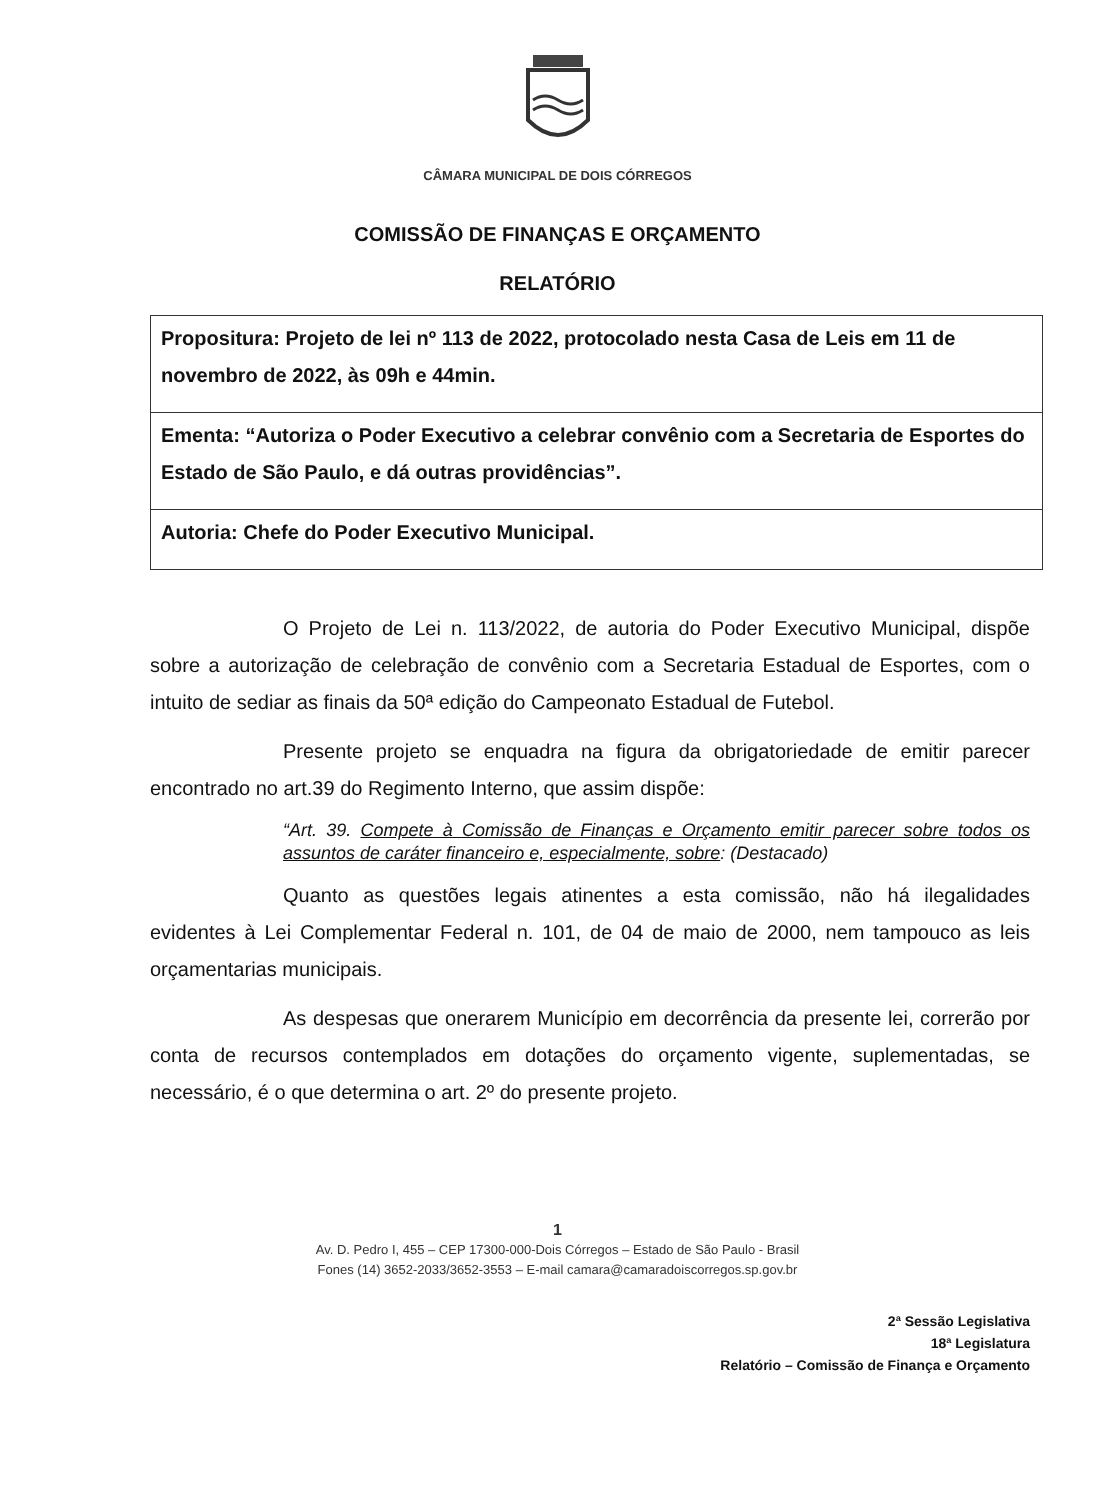CÂMARA MUNICIPAL DE DOIS CÓRREGOS
COMISSÃO DE FINANÇAS E ORÇAMENTO
RELATÓRIO
| Propositura: Projeto de lei nº 113 de 2022, protocolado nesta Casa de Leis em 11 de novembro de 2022, às 09h e 44min. |
| Ementa: “Autoriza o Poder Executivo a celebrar convênio com a Secretaria de Esportes do Estado de São Paulo, e dá outras providências”. |
| Autoria: Chefe do Poder Executivo Municipal. |
O Projeto de Lei n. 113/2022, de autoria do Poder Executivo Municipal, dispõe sobre a autorização de celebração de convênio com a Secretaria Estadual de Esportes, com o intuito de sediar as finais da 50ª edição do Campeonato Estadual de Futebol.
Presente projeto se enquadra na figura da obrigatoriedade de emitir parecer encontrado no art.39 do Regimento Interno, que assim dispõe:
“Art. 39. Compete à Comissão de Finanças e Orçamento emitir parecer sobre todos os assuntos de caráter financeiro e, especialmente, sobre: (Destacado)
Quanto as questões legais atinentes a esta comissão, não há ilegalidades evidentes à Lei Complementar Federal n. 101, de 04 de maio de 2000, nem tampouco as leis orçamentarias municipais.
As despesas que onerarem Município em decorrência da presente lei, correrão por conta de recursos contemplados em dotações do orçamento vigente, suplementadas, se necessário, é o que determina o art. 2º do presente projeto.
1
Av. D. Pedro I, 455 – CEP 17300-000-Dois Córregos – Estado de São Paulo - Brasil
Fones (14) 3652-2033/3652-3553 – E-mail camara@camaradoiscorregos.sp.gov.br
2ª Sessão Legislativa
18ª Legislatura
Relatório – Comissão de Finança e Orçamento